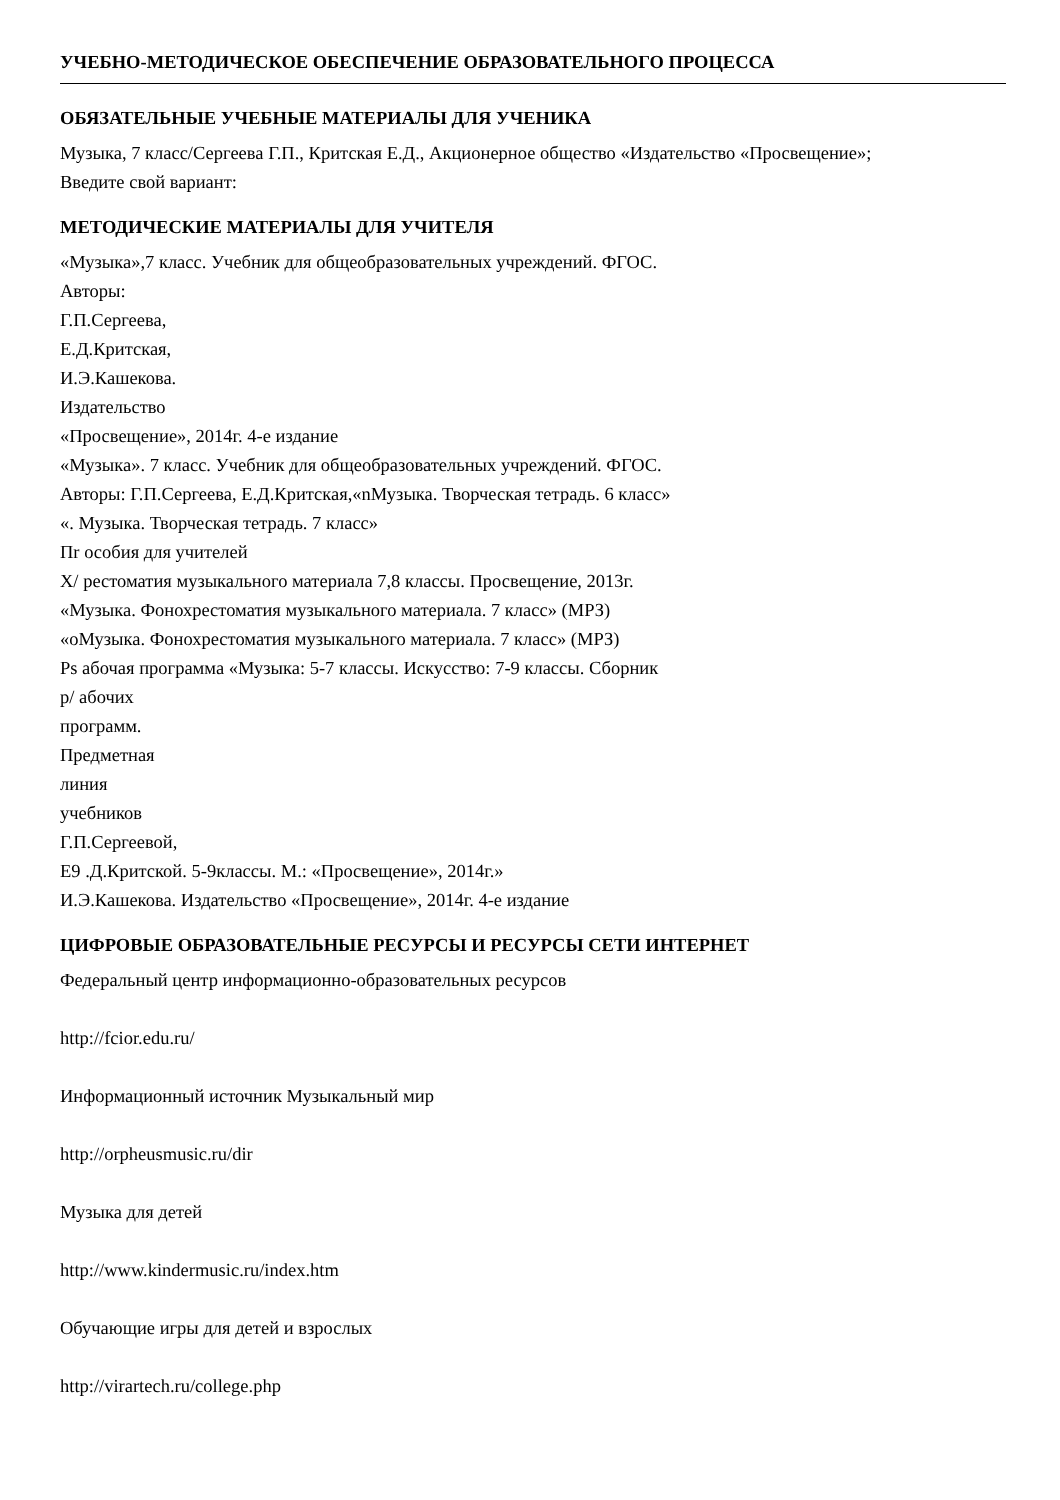УЧЕБНО-МЕТОДИЧЕСКОЕ ОБЕСПЕЧЕНИЕ ОБРАЗОВАТЕЛЬНОГО ПРОЦЕССА
ОБЯЗАТЕЛЬНЫЕ УЧЕБНЫЕ МАТЕРИАЛЫ ДЛЯ УЧЕНИКА
Музыка, 7 класс/Сергеева Г.П., Критская Е.Д., Акционерное общество «Издательство «Просвещение»;
Введите свой вариант:
МЕТОДИЧЕСКИЕ МАТЕРИАЛЫ ДЛЯ УЧИТЕЛЯ
«Музыка»,7 класс. Учебник для общеобразовательных учреждений. ФГОС.
Авторы:
Г.П.Сергеева,
Е.Д.Критская,
И.Э.Кашекова.
Издательство
«Просвещение», 2014г. 4-е издание
«Музыка». 7 класс. Учебник для общеобразовательных учреждений. ФГОС.
Авторы: Г.П.Сергеева, Е.Д.Критская,«nМузыка. Творческая тетрадь. 6 класс»
«. Музыка. Творческая тетрадь. 7 класс»
Пr особия для учителей
X/ рестоматия музыкального материала 7,8 классы. Просвещение, 2013г.
«Музыка. Фонохрестоматия музыкального материала. 7 класс» (МРЗ)
«оМузыка. Фонохрестоматия музыкального материала. 7 класс» (МРЗ)
Ps абочая программа «Музыка: 5-7 классы. Искусство: 7-9 классы. Сборник
р/ абочих
программ.
Предметная
линия
учебников
Г.П.Сергеевой,
Е9 .Д.Критской. 5-9классы. М.: «Просвещение», 2014г.»
И.Э.Кашекова. Издательство «Просвещение», 2014г. 4-е издание
ЦИФРОВЫЕ ОБРАЗОВАТЕЛЬНЫЕ РЕСУРСЫ И РЕСУРСЫ СЕТИ ИНТЕРНЕТ
Федеральный центр информационно-образовательных ресурсов
http://fcior.edu.ru/
Информационный источник Музыкальный мир
http://orpheusmusic.ru/dir
Музыка для детей
http://www.kindermusic.ru/index.htm
Обучающие игры для детей и взрослых
http://virartech.ru/college.php